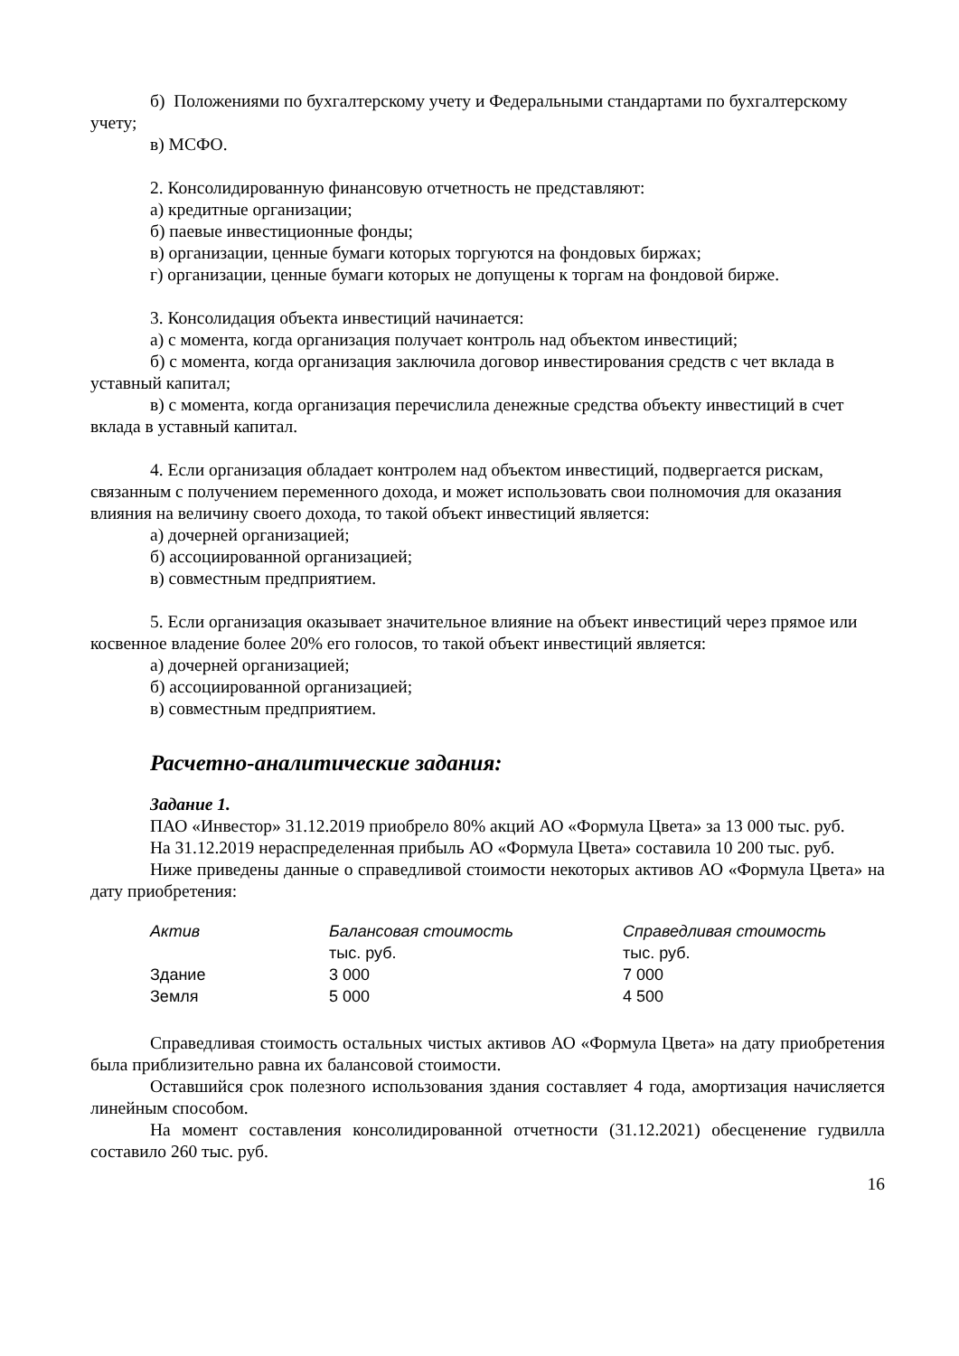б) Положениями по бухгалтерскому учету и Федеральными стандартами по бухгалтерскому учету;
в) МСФО.
2. Консолидированную финансовую отчетность не представляют:
а) кредитные организации;
б) паевые инвестиционные фонды;
в) организации, ценные бумаги которых торгуются на фондовых биржах;
г) организации, ценные бумаги которых не допущены к торгам на фондовой бирже.
3. Консолидация объекта инвестиций начинается:
а) с момента, когда организация получает контроль над объектом инвестиций;
б) с момента, когда организация заключила договор инвестирования средств с чет вклада в уставный капитал;
в) с момента, когда организация перечислила денежные средства объекту инвестиций в счет вклада в уставный капитал.
4. Если организация обладает контролем над объектом инвестиций, подвергается рискам, связанным с получением переменного дохода, и может использовать свои полномочия для оказания влияния на величину своего дохода, то такой объект инвестиций является:
а) дочерней организацией;
б) ассоциированной организацией;
в) совместным предприятием.
5. Если организация оказывает значительное влияние на объект инвестиций через прямое или косвенное владение более 20% его голосов, то такой объект инвестиций является:
а) дочерней организацией;
б) ассоциированной организацией;
в) совместным предприятием.
Расчетно-аналитические задания:
Задание 1.
ПАО «Инвестор» 31.12.2019 приобрело 80% акций АО «Формула Цвета» за 13 000 тыс. руб.
На 31.12.2019 нераспределенная прибыль АО «Формула Цвета» составила 10 200 тыс. руб.
Ниже приведены данные о справедливой стоимости некоторых активов АО «Формула Цвета» на дату приобретения:
| Актив | Балансовая стоимость тыс. руб. | Справедливая стоимость тыс. руб. |
| --- | --- | --- |
| Здание | 3 000 | 7 000 |
| Земля | 5 000 | 4 500 |
Справедливая стоимость остальных чистых активов АО «Формула Цвета» на дату приобретения была приблизительно равна их балансовой стоимости.
Оставшийся срок полезного использования здания составляет 4 года, амортизация начисляется линейным способом.
На момент составления консолидированной отчетности (31.12.2021) обесценение гудвилла составило 260 тыс. руб.
16